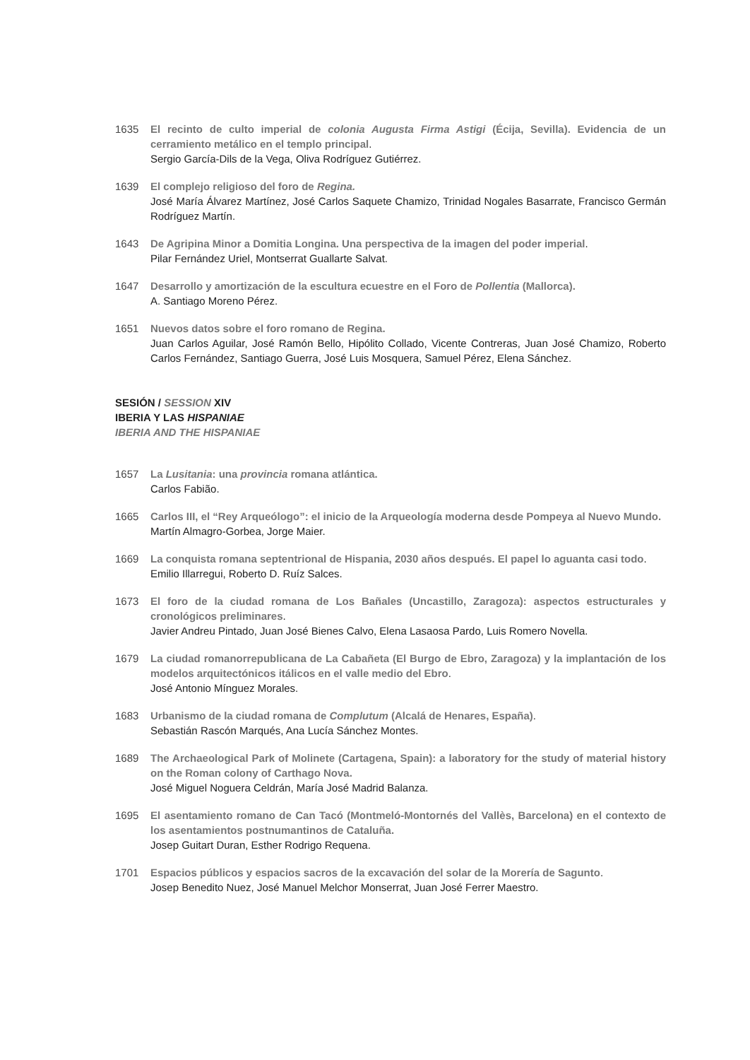1635 El recinto de culto imperial de colonia Augusta Firma Astigi (Écija, Sevilla). Evidencia de un cerramiento metálico en el templo principal.
Sergio García-Dils de la Vega, Oliva Rodríguez Gutiérrez.
1639 El complejo religioso del foro de Regina.
José María Álvarez Martínez, José Carlos Saquete Chamizo, Trinidad Nogales Basarrate, Francisco Germán Rodríguez Martín.
1643 De Agripina Minor a Domitia Longina. Una perspectiva de la imagen del poder imperial.
Pilar Fernández Uriel, Montserrat Guallarte Salvat.
1647 Desarrollo y amortización de la escultura ecuestre en el Foro de Pollentia (Mallorca).
A. Santiago Moreno Pérez.
1651 Nuevos datos sobre el foro romano de Regina.
Juan Carlos Aguilar, José Ramón Bello, Hipólito Collado, Vicente Contreras, Juan José Chamizo, Roberto Carlos Fernández, Santiago Guerra, José Luis Mosquera, Samuel Pérez, Elena Sánchez.
SESIÓN / SESSION XIV
IBERIA Y LAS HISPANIAE
IBERIA AND THE HISPANIAE
1657 La Lusitania: una provincia romana atlántica.
Carlos Fabião.
1665 Carlos III, el “Rey Arqueólogo”: el inicio de la Arqueología moderna desde Pompeya al Nuevo Mundo.
Martín Almagro-Gorbea, Jorge Maier.
1669 La conquista romana septentrional de Hispania, 2030 años después. El papel lo aguanta casi todo.
Emilio Illarregui, Roberto D. Ruíz Salces.
1673 El foro de la ciudad romana de Los Bañales (Uncastillo, Zaragoza): aspectos estructurales y cronológicos preliminares.
Javier Andreu Pintado, Juan José Bienes Calvo, Elena Lasaosa Pardo, Luis Romero Novella.
1679 La ciudad romanorrepublicana de La Cabañeta (El Burgo de Ebro, Zaragoza) y la implantación de los modelos arquitectónicos itálicos en el valle medio del Ebro.
José Antonio Mínguez Morales.
1683 Urbanismo de la ciudad romana de Complutum (Alcalá de Henares, España).
Sebastián Rascón Marqués, Ana Lucía Sánchez Montes.
1689 The Archaeological Park of Molinete (Cartagena, Spain): a laboratory for the study of material history on the Roman colony of Carthago Nova.
José Miguel Noguera Celdrán, María José Madrid Balanza.
1695 El asentamiento romano de Can Tacó (Montmeló-Montornés del Vallès, Barcelona) en el contexto de los asentamientos postnumantinos de Cataluña.
Josep Guitart Duran, Esther Rodrigo Requena.
1701 Espacios públicos y espacios sacros de la excavación del solar de la Morería de Sagunto.
Josep Benedito Nuez, José Manuel Melchor Monserrat, Juan José Ferrer Maestro.